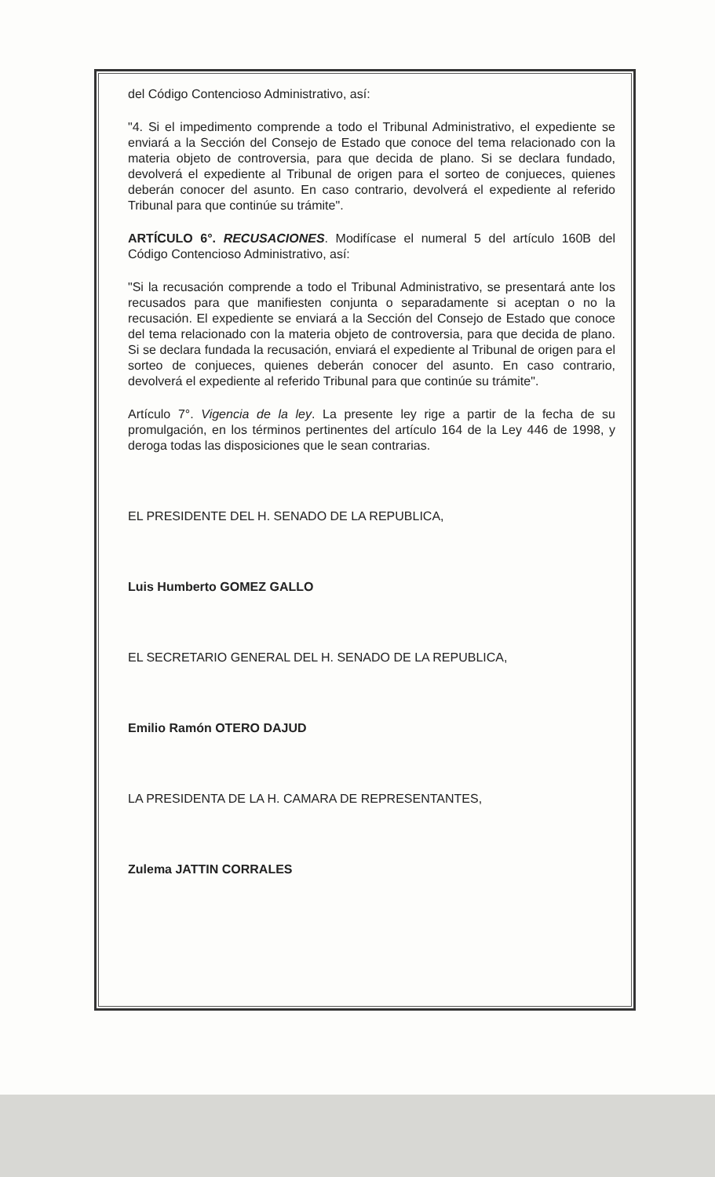del Código Contencioso Administrativo, así:
"4. Si el impedimento comprende a todo el Tribunal Administrativo, el expediente se enviará a la Sección del Consejo de Estado que conoce del tema relacionado con la materia objeto de controversia, para que decida de plano. Si se declara fundado, devolverá el expediente al Tribunal de origen para el sorteo de conjueces, quienes deberán conocer del asunto. En caso contrario, devolverá el expediente al referido Tribunal para que continúe su trámite".
ARTÍCULO 6°. RECUSACIONES. Modifícase el numeral 5 del artículo 160B del Código Contencioso Administrativo, así:
"Si la recusación comprende a todo el Tribunal Administrativo, se presentará ante los recusados para que manifiesten conjunta o separadamente si aceptan o no la recusación. El expediente se enviará a la Sección del Consejo de Estado que conoce del tema relacionado con la materia objeto de controversia, para que decida de plano. Si se declara fundada la recusación, enviará el expediente al Tribunal de origen para el sorteo de conjueces, quienes deberán conocer del asunto. En caso contrario, devolverá el expediente al referido Tribunal para que continúe su trámite".
Artículo 7°. Vigencia de la ley. La presente ley rige a partir de la fecha de su promulgación, en los términos pertinentes del artículo 164 de la Ley 446 de 1998, y deroga todas las disposiciones que le sean contrarias.
EL PRESIDENTE DEL H. SENADO DE LA REPUBLICA,
Luis Humberto GOMEZ GALLO
EL SECRETARIO GENERAL DEL H. SENADO DE LA REPUBLICA,
Emilio Ramón OTERO DAJUD
LA PRESIDENTA DE LA H. CAMARA DE REPRESENTANTES,
Zulema JATTIN CORRALES